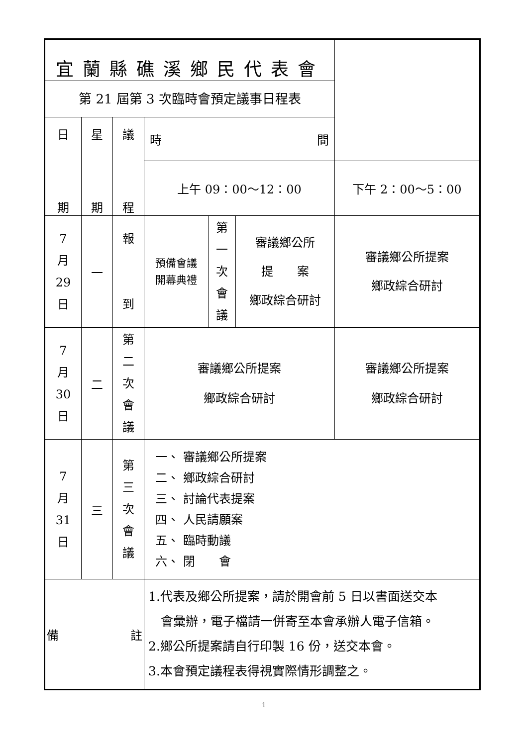| 宜蘭縣礁溪鄉民代表會 | | | | | | |
| 第 21 屆第 3 次臨時會預定議事日程表 | | | | | | |
| 日 期 | 星 期 | 議 程 | 時 間 | | | |
| | | | 上午 09：00～12：00 | | | 下午 2：00～5：00 |
| 7 月 29 日 | 一 | 報 到 | 預備會議 開幕典禮 | 第 一 次 會 議 | 審議鄉公所 提 案 鄉政綜合研討 | 審議鄉公所提案 鄉政綜合研討 |
| 7 月 30 日 | 二 | 第 二 次 會 議 | 審議鄉公所提案 鄉政綜合研討 | | | 審議鄉公所提案 鄉政綜合研討 |
| 7 月 31 日 | 三 | 第 三 次 會 議 | 一、 審議鄉公所提案 二、 鄉政綜合研討 三、 討論代表提案 四、 人民請願案 五、 臨時動議 六、 閉 會 | | | |
| 備 註 | | | 1.代表及鄉公所提案，請於開會前 5 日以書面送交本 會彙辦，電子檔請一併寄至本會承辦人電子信箱。 2.鄉公所提案請自行印製 16 份，送交本會。 3.本會預定議程表得視實際情形調整之。 | | | |
1